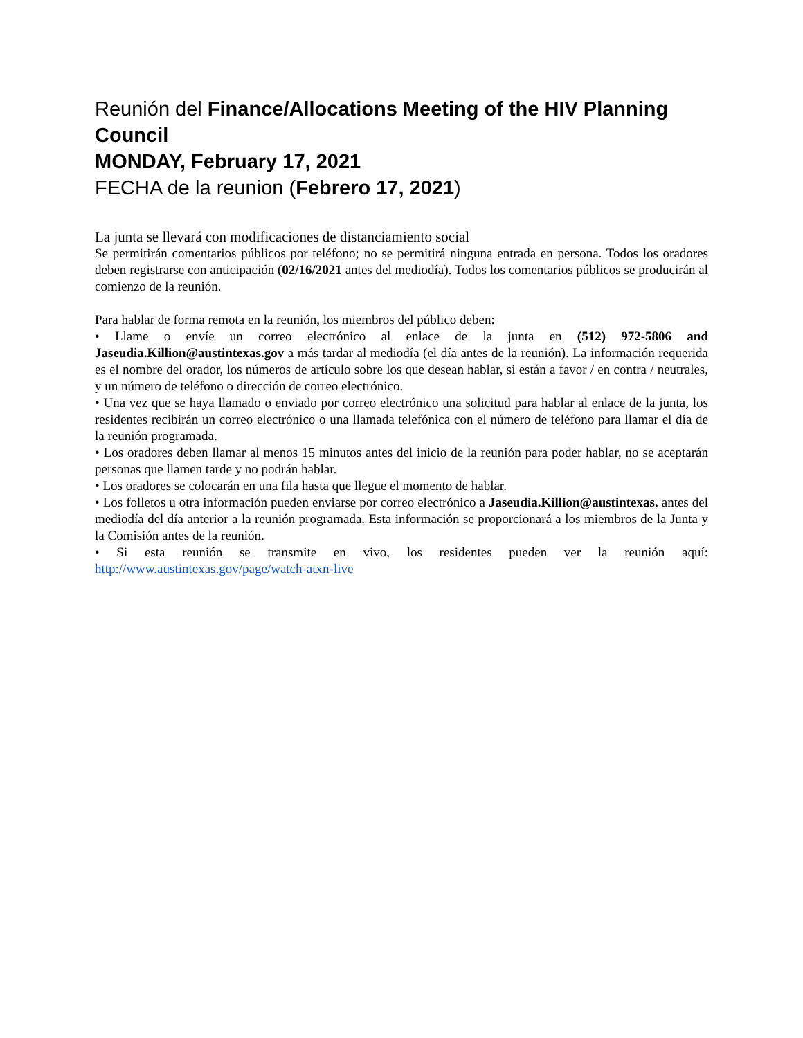Reunión del Finance/Allocations Meeting of the HIV Planning Council
MONDAY, February 17, 2021
FECHA de la reunion (Febrero 17, 2021)
La junta se llevará con modificaciones de distanciamiento social
Se permitirán comentarios públicos por teléfono; no se permitirá ninguna entrada en persona. Todos los oradores deben registrarse con anticipación (02/16/2021 antes del mediodía). Todos los comentarios públicos se producirán al comienzo de la reunión.
Para hablar de forma remota en la reunión, los miembros del público deben:
• Llame o envíe un correo electrónico al enlace de la junta en (512) 972-5806 and Jaseudia.Killion@austintexas.gov a más tardar al mediodía (el día antes de la reunión). La información requerida es el nombre del orador, los números de artículo sobre los que desean hablar, si están a favor / en contra / neutrales, y un número de teléfono o dirección de correo electrónico.
• Una vez que se haya llamado o enviado por correo electrónico una solicitud para hablar al enlace de la junta, los residentes recibirán un correo electrónico o una llamada telefónica con el número de teléfono para llamar el día de la reunión programada.
• Los oradores deben llamar al menos 15 minutos antes del inicio de la reunión para poder hablar, no se aceptarán personas que llamen tarde y no podrán hablar.
• Los oradores se colocarán en una fila hasta que llegue el momento de hablar.
• Los folletos u otra información pueden enviarse por correo electrónico a Jaseudia.Killion@austintexas. antes del mediodía del día anterior a la reunión programada. Esta información se proporcionará a los miembros de la Junta y la Comisión antes de la reunión.
• Si esta reunión se transmite en vivo, los residentes pueden ver la reunión aquí: http://www.austintexas.gov/page/watch-atxn-live